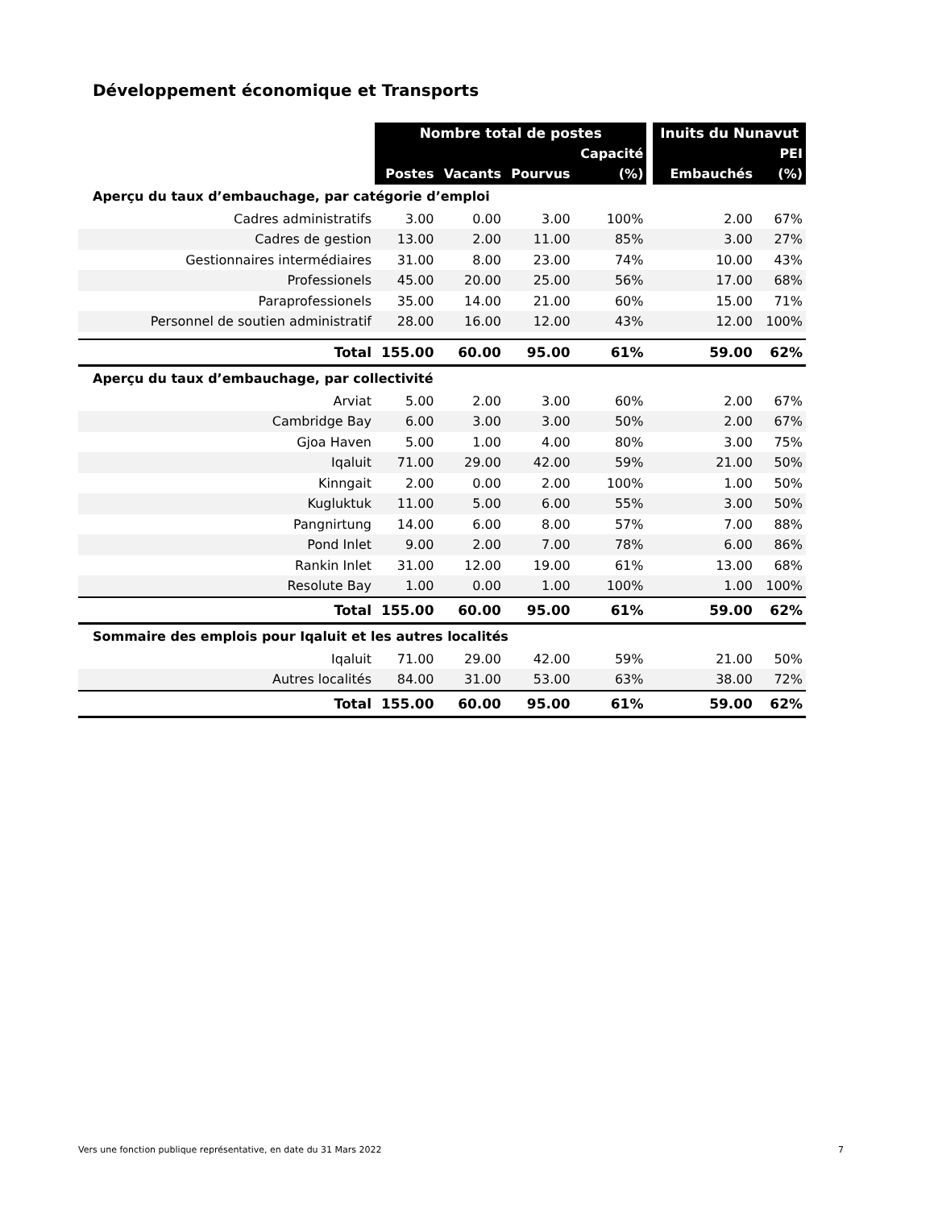Développement économique et Transports
| | Nombre total de postes | | | | | Inuits du Nunavut | |
| --- | --- | --- | --- | --- | --- | --- | --- |
| | | | | Capacité | | | PEI |
| | Postes | Vacants | Pourvus | (%) | | Embauchés | (%) |
| Aperçu du taux d’embauchage, par catégorie d’emploi | | | | | | | |
| Cadres administratifs | 3.00 | 0.00 | 3.00 | 100% | | 2.00 | 67% |
| Cadres de gestion | 13.00 | 2.00 | 11.00 | 85% | | 3.00 | 27% |
| Gestionnaires intermédiaires | 31.00 | 8.00 | 23.00 | 74% | | 10.00 | 43% |
| Professionels | 45.00 | 20.00 | 25.00 | 56% | | 17.00 | 68% |
| Paraprofessionels | 35.00 | 14.00 | 21.00 | 60% | | 15.00 | 71% |
| Personnel de soutien administratif | 28.00 | 16.00 | 12.00 | 43% | | 12.00 | 100% |
| Total | 155.00 | 60.00 | 95.00 | 61% | | 59.00 | 62% |
| Aperçu du taux d’embauchage, par collectivité | | | | | | | |
| Arviat | 5.00 | 2.00 | 3.00 | 60% | | 2.00 | 67% |
| Cambridge Bay | 6.00 | 3.00 | 3.00 | 50% | | 2.00 | 67% |
| Gjoa Haven | 5.00 | 1.00 | 4.00 | 80% | | 3.00 | 75% |
| Iqaluit | 71.00 | 29.00 | 42.00 | 59% | | 21.00 | 50% |
| Kinngait | 2.00 | 0.00 | 2.00 | 100% | | 1.00 | 50% |
| Kugluktuk | 11.00 | 5.00 | 6.00 | 55% | | 3.00 | 50% |
| Pangnirtung | 14.00 | 6.00 | 8.00 | 57% | | 7.00 | 88% |
| Pond Inlet | 9.00 | 2.00 | 7.00 | 78% | | 6.00 | 86% |
| Rankin Inlet | 31.00 | 12.00 | 19.00 | 61% | | 13.00 | 68% |
| Resolute Bay | 1.00 | 0.00 | 1.00 | 100% | | 1.00 | 100% |
| Total | 155.00 | 60.00 | 95.00 | 61% | | 59.00 | 62% |
| Sommaire des emplois pour Iqaluit et les autres localités | | | | | | | |
| Iqaluit | 71.00 | 29.00 | 42.00 | 59% | | 21.00 | 50% |
| Autres localités | 84.00 | 31.00 | 53.00 | 63% | | 38.00 | 72% |
| Total | 155.00 | 60.00 | 95.00 | 61% | | 59.00 | 62% |
Vers une fonction publique représentative, en date du 31 Mars 2022 7